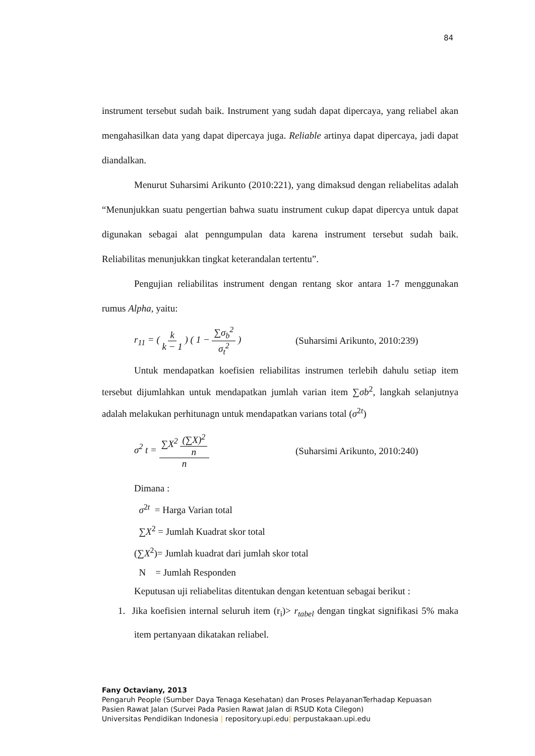84
instrument tersebut sudah baik. Instrument yang sudah dapat dipercaya, yang reliabel akan mengahasilkan data yang dapat dipercaya juga. Reliable artinya dapat dipercaya, jadi dapat diandalkan.
Menurut Suharsimi Arikunto (2010:221), yang dimaksud dengan reliabelitas adalah “Menunjukkan suatu pengertian bahwa suatu instrument cukup dapat dipercya untuk dapat digunakan sebagai alat penngumpulan data karena instrument tersebut sudah baik. Reliabilitas menunjukkan tingkat keterandalan tertentu”.
Pengujian reliabilitas instrument dengan rentang skor antara 1-7 menggunakan rumus Alpha, yaitu:
r<sub>11</sub> = ( k k − 1 ) ( 1 − ∑σ<sub>b</sub><sup>2</sup> σ<sub>t</sub><sup>2</sup> )
(Suharsimi Arikunto, 2010:239)
Untuk mendapatkan koefisien reliabilitas instrumen terlebih dahulu setiap item tersebut dijumlahkan untuk mendapatkan jumlah varian item ∑σb<sup>2</sup>, langkah selanjutnya adalah melakukan perhitunagn untuk mendapatkan varians total (σ<sup>2t</sup>)
σ<sup>2</sup> t = ∑X<sup>2</sup> (∑X)<sup>2</sup> n n (Suharsimi Arikunto, 2010:240)
Dimana :
σ<sup>2t</sup> = Harga Varian total
∑X<sup>2</sup> = Jumlah Kuadrat skor total
(∑X<sup>2</sup>)= Jumlah kuadrat dari jumlah skor total
N = Jumlah Responden
Keputusan uji reliabelitas ditentukan dengan ketentuan sebagai berikut :
1. Jika koefisien internal seluruh item (r<sub>i</sub>)> r<sub>tabel</sub> dengan tingkat signifikasi 5% maka item pertanyaan dikatakan reliabel.
Fany Octaviany, 2013
Pengaruh People (Sumber Daya Tenaga Kesehatan) dan Proses PelayananTerhadap Kepuasan
Pasien Rawat Jalan (Survei Pada Pasien Rawat Jalan di RSUD Kota Cilegon)
Universitas Pendidikan Indonesia | repository.upi.edu| perpustakaan.upi.edu